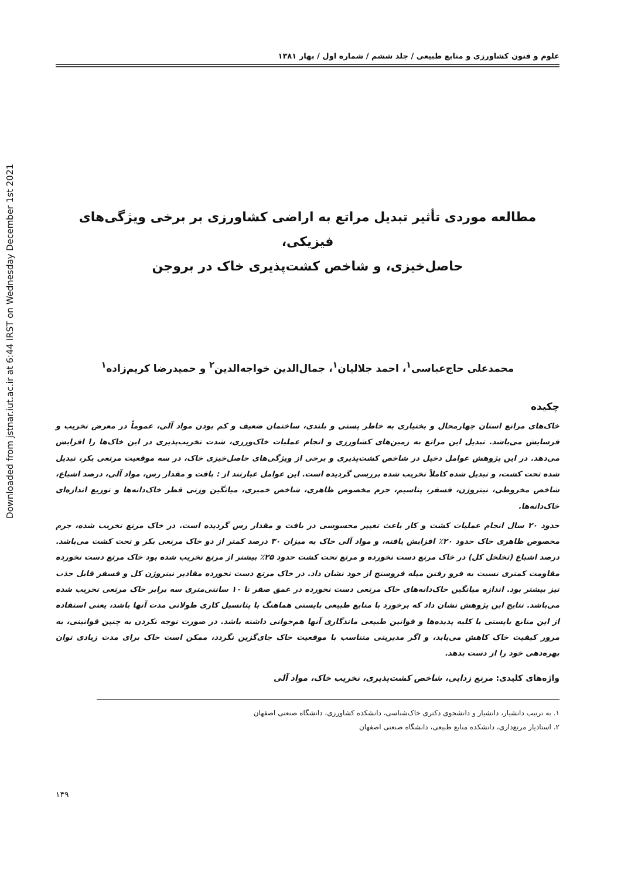Downloaded from jstnar.iut.ac.ir at 6:44 IRST on Wednesday December 1st 2021
علوم و فنون کشاورزی و منابع طبیعی / جلد ششم / شماره اول / بهار ۱۳۸۱
مطالعه موردی تأثیر تبدیل مراتع به اراضی کشاورزی بر برخی ویژگی‌های فیزیکی،
حاصل‌خیزی، و شاخص کشت‌پذیری خاک در بروجن
محمدعلی حاج‌عباسی<sup>۱</sup>، احمد جلالیان<sup>۱</sup>، جمال‌الدین خواجه‌الدین<sup>۲</sup> و حمیدرضا کریم‌زاده<sup>۱</sup>
چکیده
خاک‌های مراتع استان چهارمحال و بختیاری به خاطر پستی و بلندی، ساختمان ضعیف و کم بودن مواد آلی، عموماً در معرض تخریب و فرسایش می‌باشد. تبدیل این مراتع به زمین‌های کشاورزی و انجام عملیات خاک‌ورزی، شدت تخریب‌پذیری در این خاک‌ها را افزایش می‌دهد. در این پژوهش عوامل دخیل در شاخص کشت‌پذیری و برخی از ویژگی‌های حاصل‌خیزی خاک، در سه موقعیت مرتعی بکر، تبدیل شده تحت کشت، و تبدیل شده کاملاً تخریب شده بررسی گردیده است. این عوامل عبارتند از : بافت و مقدار رس، مواد آلی، درصد اشباع، شاخص مخروطی، نیتروژن، فسفر، پتاسیم، جرم مخصوص ظاهری، شاخص خمیری، میانگین وزنی قطر خاک‌دانه‌ها و توزیع اندازه‌ای خاک‌دانه‌ها.
حدود ۲۰ سال انجام عملیات کشت و کار باعث تغییر محسوسی در بافت و مقدار رس گردیده است. در خاک مرتع تخریب شده، جرم مخصوص ظاهری خاک حدود ۲۰٪ افزایش یافته، و مواد آلی خاک به میزان ۳۰ درصد کمتر از دو خاک مرتعی بکر و تحت کشت می‌باشد. درصد اشباع (تخلخل کل) در خاک مرتع دست نخورده و مرتع تحت کشت حدود ۲۵٪ بیشتر از مرتع تخریب شده بود خاک مرتع دست نخورده مقاومت کمتری نسبت به فرو رفتن میله فروسنج از خود نشان داد. در خاک مرتع دست نخورده مقادیر نیتروژن کل و فسفر قابل جذب نیز بیشتر بود. اندازه میانگین خاک‌دانه‌های خاک مرتعی دست نخورده در عمق صفر تا ۱۰ سانتی‌متری سه برابر خاک مرتعی تخریب شده می‌باشد. نتایج این پژوهش نشان داد که برخورد با منابع طبیعی بایستی هماهنگ با پتانسیل کاری طولانی مدت آنها باشد، یعنی استفاده از این منابع بایستی با کلیه پدیده‌ها و قوانین طبیعی ماندگاری آنها هم‌خوانی داشته باشد. در صورت توجه نکردن به چنین قوانینی، به مرور کیفیت خاک کاهش می‌یابد، و اگر مدیریتی متناسب با موقعیت خاک جای‌گزین نگردد، ممکن است خاک برای مدت زیادی توان بهره‌دهی خود را از دست بدهد.
واژه‌های کلیدی: مرتع زدایی، شاخص کشت‌پذیری، تخریب خاک، مواد آلی
۱. به ترتیب دانشیار، دانشیار و دانشجوی دکتری خاک‌شناسی، دانشکده کشاورزی، دانشگاه صنعتی اصفهان
۲. استادیار مرتع‌داری، دانشکده منابع طبیعی، دانشگاه صنعتی اصفهان
۱۴۹